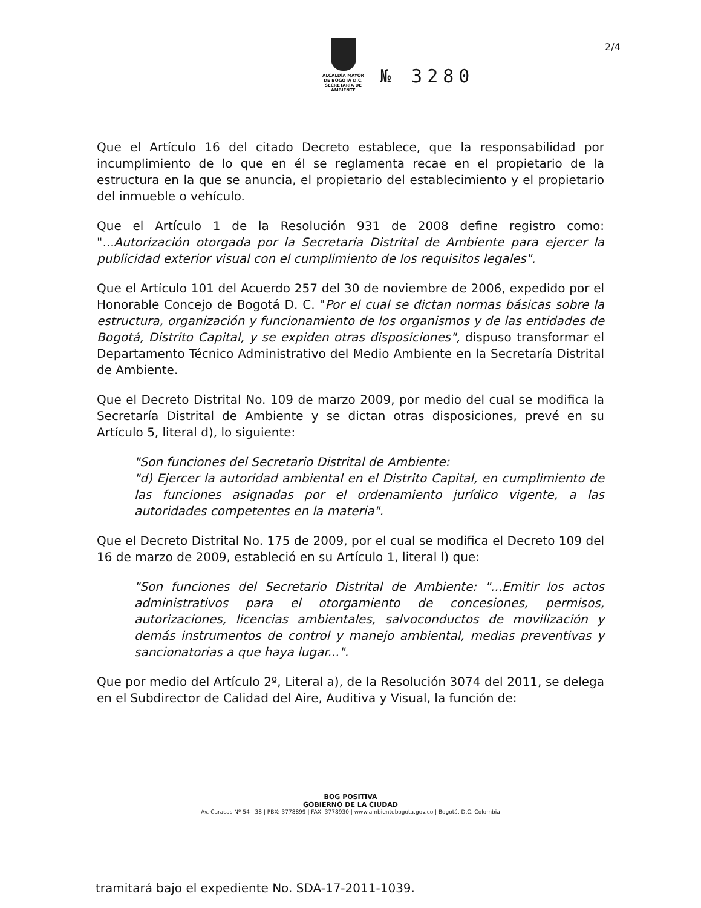2/4
ALCALDÍA MAYOR
DE BOGOTÁ D.C.
SECRETARÍA DE AMBIENTE
№ 3280
Que el Artículo 16 del citado Decreto establece, que la responsabilidad por incumplimiento de lo que en él se reglamenta recae en el propietario de la estructura en la que se anuncia, el propietario del establecimiento y el propietario del inmueble o vehículo.
Que el Artículo 1 de la Resolución 931 de 2008 define registro como: "...Autorización otorgada por la Secretaría Distrital de Ambiente para ejercer la publicidad exterior visual con el cumplimiento de los requisitos legales".
Que el Artículo 101 del Acuerdo 257 del 30 de noviembre de 2006, expedido por el Honorable Concejo de Bogotá D. C. "Por el cual se dictan normas básicas sobre la estructura, organización y funcionamiento de los organismos y de las entidades de Bogotá, Distrito Capital, y se expiden otras disposiciones", dispuso transformar el Departamento Técnico Administrativo del Medio Ambiente en la Secretaría Distrital de Ambiente.
Que el Decreto Distrital No. 109 de marzo 2009, por medio del cual se modifica la Secretaría Distrital de Ambiente y se dictan otras disposiciones, prevé en su Artículo 5, literal d), lo siguiente:
"Son funciones del Secretario Distrital de Ambiente:
"d) Ejercer la autoridad ambiental en el Distrito Capital, en cumplimiento de las funciones asignadas por el ordenamiento jurídico vigente, a las autoridades competentes en la materia".
Que el Decreto Distrital No. 175 de 2009, por el cual se modifica el Decreto 109 del 16 de marzo de 2009, estableció en su Artículo 1, literal l) que:
"Son funciones del Secretario Distrital de Ambiente: "...Emitir los actos administrativos para el otorgamiento de concesiones, permisos, autorizaciones, licencias ambientales, salvoconductos de movilización y demás instrumentos de control y manejo ambiental, medias preventivas y sancionatorias a que haya lugar...".
Que por medio del Artículo 2º, Literal a), de la Resolución 3074 del 2011, se delega en el Subdirector de Calidad del Aire, Auditiva y Visual, la función de:
BOG POSITIVA
GOBIERNO DE LA CIUDAD
Av. Caracas Nº 54 - 38 | PBX: 3778899 | FAX: 3778930 | www.ambientebogota.gov.co | Bogotá, D.C. Colombia
tramitará bajo el expediente No. SDA-17-2011-1039.